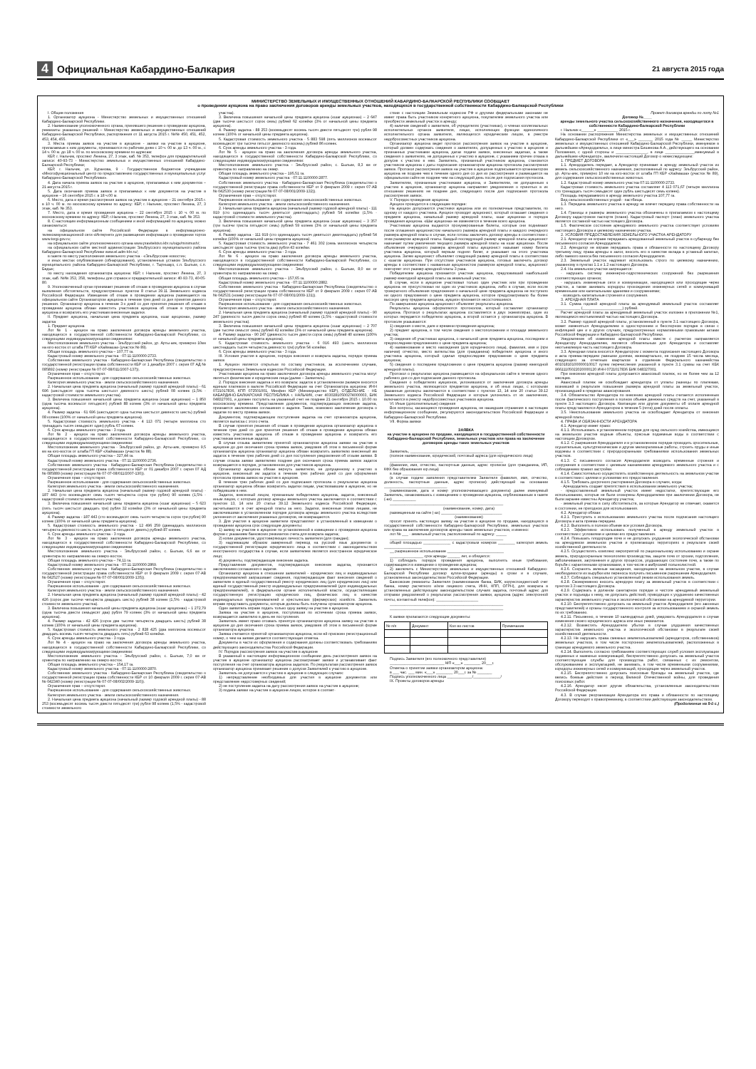4 Официальная Кабардино-Балкария 21 августа 2015 года
МИНИСТЕРСТВО ЗЕМЕЛЬНЫХ И ИМУЩЕСТВЕННЫХ ОТНОШЕНИЙ КАБАРДИНО-БАЛКАРСКОЙ РЕСПУБЛИКИ СООБЩАЕТ
о проведении аукциона на право заключения договоров аренды земельных участков, находящихся в государственной собственности Кабардино-Балкарской Республики
I. Общие положения
1. Организатор аукциона - Министерство земельных и имущественных отношений Кабардино-Балкарской Республики.
2. Наименование уполномоченного органа, принявшего решение о проведении аукциона, реквизиты указанных решений – Министерство земельных и имущественных отношений Кабардино-Балкарской Республики, распоряжения от 11 августа 2015 г. №№ 450, 451, 452, 453, 454, 455.
3. Места приема заявок на участие в аукционе - заявки на участие в аукционе, прилагаемые к ним документы, принимаются по рабочим дням с 10 ч. 00 м. до 13 ч. 00 м., с 14 ч. 00 м. до 18 ч. 00 м. по московскому времени по адресам:
КБР, г. Нальчик, проспект Ленина, 27, 3 этаж, каб. № 353, телефон для предварительной записи: 40-93-73 - Министерство земельных и имущественных отношений Кабардино-Балкарской Республики;
КБР, г. Нальчик, ул. Хуранова, 9 - Государственное бюджетное учреждение «Многофункциональный центр по предоставлению государственных и муниципальных услуг Кабардино-Балкарской Республики».
4. Дата начала приема заявок на участие в аукционе, прилагаемых к ним документов – 21 августа 2015 г.
5. Дата окончания приема заявок и прилагаемых к ним документов на участие в аукционе – 16 сентября 2015 г. в 18 ч.00 м.
6. Место, дата и время рассмотрения заявок на участие в аукционе – 21 сентября 2015 г. в 10 ч. 00 м. по московскому времени по адресу: КБР, г. Нальчик, проспект Ленина, 27, 3 этаж, каб. № 353.
7. Место, дата и время проведения аукциона – 22 сентября 2015 г. 10 ч. 00 м. по московскому времени по адресу: КБР, г.Нальчик, проспект Ленина, 27, 3 этаж, каб. № 353.
8. С настоящим информационным сообщением и иной информацией по аукциону, можно ознакомиться:
на официальном сайте Российской Федерации в информационно-телекоммуникационной сети «Интернет» для размещения информации о проведении торгов www.torgi.gov.ru;
на официальном сайте уполномоченного органа www.pravitelstvo.kbr.ru/oigv/minimush/;
на официальном сайте местной администрации Эльбрусского муниципального района Кабардино-Балкарской Республики www.el.adm-kbr.ru/;
в газете по месту расположения земельного участка - «Эльбрусские новости»;
и иных местах опубликования (обнародования), установленных уставом Эльбрусского муниципального района Кабардино-Балкарской Республики, г. Тырныауз, с.п. Былым, с.п. Бедык;
по месту нахождения организатора аукциона: КБР, г. Нальчик, проспект Ленина, 27, 3 этаж, каб. №№ 353, 358, телефоны для справок и предварительной записи: 40-93-73, 40-05-80.
9. Уполномоченный орган принимает решение об отказе в проведении аукциона в случае выявления обстоятельств, предусмотренных пунктом 8 статьи 39.11 Земельного кодекса Российской Федерации. Извещение об отказе в проведении аукциона размещается на официальном сайте Организатором аукциона в течение трех дней со дня принятия данного решения. Организатор аукциона в течение 3-х дней со дня принятия решения об отказе в проведении аукциона обязан известить участников аукциона об отказе в проведении аукциона и возвратить его участникам внесенные задатки.
II. Предмет аукциона, начальная цена предмета аукциона, «шаг аукциона», размер задатка
1. Предмет аукциона
Лот № 1 - аукцион на право заключения договора аренды земельного участка, находящегося в государственной собственности Кабардино-Балкарской Республики, со следующими индивидуализирующими сведениями:
Местоположение земельного участка - Эльбрусский район, ур. Арты-аяк, примерно 10км на юго-восток от штаба ГП КБР «Хаймаша» (участок № 89).
Общая площадь земельного участка – 107,77 га.
Кадастровый номер земельного участка - 07:11:1100000:2733.
Собственник земельного участка - Кабардино-Балкарская Республика (свидетельство о государственной регистрации права собственности КБР от 1 декабря 2007 г. серия 07 АД № 085892 (номер регистрации № 07-07-08/011/2007-137)).
Ограничения прав – отсутствуют.
Разрешенное использование - для содержания сельскохозяйственных животных.
Категория земельного участка - земли сельскохозяйственного назначения.
2. Начальная цена предмета аукциона (начальный размер годовой арендной платы) - 61 696 (шестьдесят одна тысяча шестьсот девяносто шесть) рублей 08 копеек (1,5% - кадастровой стоимости земельного участка).
3. Величина повышения начальной цены предмета аукциона («шаг аукциона») – 1 850 (одна тысяча восемьсот пятьдесят) рублей 88 копеек (3% от начальной цены предмета аукциона).
4. Размер задатка - 61 696 (шестьдесят одна тысяча шестьсот девяносто шесть) рублей 08 копеек (100% от начальной цены предмета аукциона).
5. Кадастровая стоимость земельного участка - 4 113 071 (четыре миллиона сто тринадцать тысяч семьдесят один) рубль 67 копеек.
6. Срок аренды земельного участка - 3 года.
Лот № 2 - аукцион на право заключения договора аренды земельного участка, находящегося в государственной собственности Кабардино-Балкарской Республики, со следующими индивидуализирующими сведениями:
Местоположение земельного участка - Эльбрусский район, ур. Арты-аяк, примерно 9,5 км на юго-восток от штаба ГП КБР «Хаймаша» (участок № 88).
Общая площадь земельного участка – 327,44 га.
Кадастровый номер земельного участка - 07:11:1100000:2736.
Собственник земельного участка - Кабардино-Балкарская Республика (свидетельство о государственной регистрации права собственности КБР от 01 декабря 2007 г. серия 07 АД № 085889 (номер регистрации № 07-07-08/011/2007-130)).
Ограничения прав – отсутствуют.
Разрешенное использование - для содержания сельскохозяйственных животных.
Категория земельного участка - земли сельскохозяйственного назначения.
2. Начальная цена предмета аукциона (начальный размер годовой арендной платы) - 187 443 (сто восемьдесят семь тысяч четыреста сорок три рубля) 90 копеек (1,5% - кадастровой стоимости земельного участка).
3. Величина повышения начальной цены предмета аукциона («шаг аукциона») – 5 623 (пять тысяч шестьсот двадцать три) рубля 32 копейки (3% от начальной цены предмета аукциона).
4. Размер задатка - 187 443 (сто восемьдесят семь тысяч четыреста сорок три рубля) 90 копеек (100% от начальной цены предмета аукциона).
5. Кадастровая стоимость земельного участка - 12 496 259 (двенадцать миллионов четыреста девяносто шесть тысяч двести пятьдесят девять) рублей 87 копеек.
6. Срок аренды земельного участка - 3 года.
Лот № 3 - аукцион на право заключения договора аренды земельного участка, находящегося в государственной собственности Кабардино-Балкарской Республики, со следующими индивидуализирующими сведениями:
Местоположение земельного участка - Эльбрусский район, с. Былым, 6,6 км от ориентира по направлению на северо-восток.
Общая площадь земельного участка – 74,11 га.
Кадастровый номер земельного участка - 07:11:1100000:2869.
Собственник земельного участка - Кабардино-Балкарская Республика (свидетельство о государственной регистрации права собственности КБР от 9 февраля 2009 г. серия 07-АВ № 042527 (номер регистрации № 07-07-08/001/2009-135)).
Ограничения прав – отсутствуют.
Разрешенное использование - для содержания сельскохозяйственных животных.
Категория земельного участка - земли сельскохозяйственного назначения.
2. Начальная цена предмета аукциона (начальный размер годовой арендной платы) - 42 426 (сорок две тысячи четыреста двадцать шесть) рублей 38 копеек (1,5% - кадастровой стоимости земельного участка).
3. Величина повышения начальной цены предмета аукциона («шаг аукциона») – 1 272,79 (одна тысяча двести семьдесят два) рубля 79 копеек (3% от начальной цены предмета аукциона).
4. Размер задатка - 42 426 (сорок две тысячи четыреста двадцать шесть) рублей 38 копеек (100% от начальной цены предмета аукциона).
5. Кадастровая стоимость земельного участка - 2 828 425 (два миллиона восемьсот двадцать восемь тысяч четыреста двадцать пять) рублей 63 копейки.
6. Срок аренды земельного участка - 3 года.
Лот № 4 - аукцион на право на заключения договора аренды земельного участка, находящегося в государственной собственности Кабардино-Балкарской Республики, со следующими индивидуализирующими сведениями:
Местоположение земельного участка - Эльбрусский район, с. Былым, 7,0 км от ориентира по направлению на северо-восток.
Общая площадь земельного участка – 154,17 га.
Кадастровый номер земельного участка - 07:11:1100000:2870.
Собственник земельного участка - Кабардино-Балкарская Республика (свидетельство о государственной регистрации права собственности КБР от 10 февраля 2009 г. серия 07-АВ № 042340 (номер регистрации № 07-07-08/002/2009-110)).
Ограничения прав – отсутствуют.
Разрешенное использование - для содержания сельскохозяйственных животных.
Категория земельного участка - земли сельскохозяйственного назначения.
2. Начальная цена предмета аукциона (начальный размер годовой арендной платы) - 88 253 (восемьдесят восемь тысяч двести пятьдесят три) рубля 98 копеек (1,5% - кадастровой стоимости земельного
участка).
3. Величина повышения начальной цены предмета аукциона («шаг аукциона») – 2 647 (две тысячи шестьсот сорок семь) рублей 62 копейки (3% от начальной цены предмета аукциона).
4. Размер задатка - 88 253 (восемьдесят восемь тысяч двести пятьдесят три) рубля 98 копеек (100% от начальной цены предмета аукциона).
5. Кадастровая стоимость земельного участка - 5 883 598 (пять миллионов восемьсот восемьдесят три тысячи пятьсот девяносто восемь) рублей 86 копеек.
6. Срок аренды земельного участка - 3 года.
Лот № 5 - аукцион на право на заключения договора аренды земельного участка, находящегося в государственной собственности Кабардино-Балкарской Республики, со следующими индивидуализирующими сведениями:
Местоположение земельного участка - Эльбрусский район, с. Былым, 8,3 км от ориентира по направлению на север.
Общая площадь земельного участка – 195,51 га.
Кадастровый номер земельного участка - 07:11:1100000:2877.
Собственник земельного участка - Кабардино-Балкарская Республика (свидетельство о государственной регистрации права собственности КБР от 9 февраля 2009 г. серия 07-АВ № 042530 (номер регистрации № 07-07-08/001/2009-132)).
Ограничения прав – отсутствуют.
Разрешенное использование - для содержания сельскохозяйственных животных.
Категория земельного участка - земли сельскохозяйственного назначения.
2. Начальная цена предмета аукциона (начальный размер годовой арендной платы) - 111 919 (сто одиннадцать тысяч девятьсот девятнадцать) рублей 54 копейки (1,5% - кадастровой стоимости земельного участка).
3. Величина повышения начальной цены предмета аукциона («шаг аукциона») – 3 357 (три тысячи триста пятьдесят семь) рублей 59 копеек (3% от начальной цены предмета аукциона).
4. Размер задатка - 111 919 (сто одиннадцать тысяч девятьсот девятнадцать) рублей 54 копейки (100% от начальной цены предмета аукциона).
5. Кадастровая стоимость земельного участка - 7 461 302 (семь миллионов четыреста шестьдесят одна тысяча триста два) рубля 43 копейки.
6. Срок аренды земельного участка - 3 года.
Лот № 6 - аукцион на право заключения договора аренды земельного участка, находящегося в государственной собственности Кабардино-Балкарской Республики, со следующими индивидуализирующими сведениями:
Местоположение земельного участка - Эльбрусский район, с. Былым, 8,0 км от ориентира по направлению на север.
Общая площадь земельного участка – 157,65 га.
Кадастровый номер земельного участка - 07:11:1100000:2882.
Собственник земельного участка - Кабардино-Балкарская Республика (свидетельство о государственной регистрации права собственности КБР от 9 февраля 2009 г. серия 07-АВ № 042531 (номер регистрации № 07-07-08/001/2009-131)).
Ограничения прав – отсутствуют.
Разрешенное использование - для содержания сельскохозяйственных животных.
Категория земельного участка - земли сельскохозяйственного назначения.
2. Начальная цена предмета аукциона (начальный размер годовой арендной платы) - 90 247 (девяносто тысяч двести сорок семь) рублей 40 копеек (1,5% - кадастровой стоимости земельного участка).
3. Величина повышения начальной цены предмета аукциона («шаг аукциона») – 2 707 (две тысячи семьсот семь) рублей 42 копейки (3% от начальной цены предмета аукциона).
4. Размер задатка - 90 247 (девяносто тысяч двести сорок семь) рублей 40 копеек (100% от начальной цены предмета аукциона).
5. Кадастровая стоимость земельного участка - 6 016 493 (шесть миллионов шестнадцать тысяч четыреста девяносто три) рубля 54 копейки.
6. Срок аренды земельного участка - 3 года.
III. Условия участия в аукционе, порядок внесения и возврата задатка, порядок приема заявок
1. Аукцион является открытым по составу участников, за исключением случаев, предусмотренных Земельным кодексом Российской Федерации.
Участниками аукциона на право заключения договора аренды земельного участка могут являться физические и юридические лица (далее – Заявитель).
2. Порядок внесения задатка и его возврата: задаток в установленном размере вносится единым платежом в валюте Российской Федерации на счет Организатора аукциона: ИНН 0721017836, КПП 072501001, Минфин КБР (Минимущество КБР), ОТДЕЛЕНИЕ - НБ КАБАРДИНО-БАЛКАРСКАЯ РЕСПУБЛИКА г. НАЛЬЧИК, счет 40302810500274000003, БИК 048327001, и должен поступить на указанный счет не позднее 21 сентября 2015 г. 10.00 по московскому времени. Представление документов, подтверждающих внесение задатка, признается заключением соглашения о задатке. Также, возможно заключение договора о задатке по месту приема заявок.
Документом, подтверждающим поступление задатка на счет организатора аукциона, является выписка с этого счета.
В случае принятия решения об отказе в проведении аукциона организатор аукциона в течение трех дней со дня принятия решения об отказе в проведении аукциона обязан известить участников аукциона об отказе в проведении аукциона и возвратить его участникам внесенные задатки.
В случае отзыва заявителем принятой организатором аукциона заявки на участие в аукционе до дня окончания срока приема заявок, уведомив об этом в письменной форме организатора аукциона организатор аукциона обязан возвратить заявителю внесенный им задаток в течение трех рабочих дней со дня поступления уведомления об отзыве заявки. В случае отзыва заявки заявителем позднее дня окончания срока приема заявок задаток возвращается в порядке, установленном для участников аукциона.
Организатор аукциона обязан вернуть заявителю, не допущенному к участию в аукционе, внесенный им задаток в течение трех рабочих дней со дня оформления протокола приема заявок на участие в аукционе.
В течение трех рабочих дней со дня подписания протокола о результатах аукциона организатор аукциона обязан возвратить задатки лицам, участвовавшим в аукционе, но не победившим в нем.
Задаток, внесенный лицом, признанным победителем аукциона, задаток, внесенный иным лицом, с которым договор аренды земельного участка заключается в соответствии с пунктом 13, 14 или 20 статьи 39.12 Земельного кодекса Российской Федерации, засчитываются в счет арендной платы за него. Задатки, внесенные этими лицами, не заключившими в установленном порядке договора аренды земельного участка вследствие уклонения от заключения указанных договоров, не возвращаются.
3. Для участия в аукционе заявители представляют в установленный в извещении о проведении аукциона срок следующие документы:
1) заявку на участие в аукционе по установленной в извещении о проведении аукциона форме с указанием банковских реквизитов счета для возврата задатка;
2) копии документов, удостоверяющих личность заявителя (для граждан);
3) надлежащим образом заверенный перевод на русский язык документов о государственной регистрации юридического лица в соответствии с законодательством иностранного государства в случае, если заявителем является иностранное юридическое лицо;
4) документы, подтверждающие внесение задатка.
Представление документов, подтверждающих внесение задатка, признается заключением соглашения о задатке.
Организатор аукциона в отношении заявителей - юридических лиц и индивидуальных предпринимателей запрашивает сведения, подтверждающие факт внесения сведений о заявителе в единый государственный реестр юридических лиц (для юридических лиц) или единый государственный реестр индивидуальных предпринимателей (для индивидуальных предпринимателей), в федеральном органе исполнительной власти, осуществляющем государственную регистрацию юридических лиц, физических лиц в качестве индивидуальных предпринимателей и крестьянских (фермерских) хозяйств. Заявитель вправе представить документы, которые должны быть получены организатором аукциона.
Один заявитель вправе подать только одну заявку на участие в аукционе.
Заявка на участие в аукционе, поступившая по истечении срока приема заявок, возвращается заявителю в день ее поступления.
Заявитель имеет право отозвать принятую организатором аукциона заявку на участие в аукционе до дня окончания срока приема заявок, уведомив об этом в письменной форме организатора аукциона.
Заявка считается принятой организатором аукциона, если ей присвоен регистрационный номер, о чем на заявке делается соответствующая отметка.
Документы в части их оформления и содержания должны соответствовать требованиям действующего законодательства Российской Федерации.
IV. Порядок рассмотрения заявок на участие в аукционе
В указанный в настоящем информационном сообщении день рассмотрения заявок на участие в аукционе организатор аукциона рассматривает заявки и устанавливает факт поступления на счет организатора аукциона задатков. По результатам рассмотрения заявок организатор аукциона принимает решение о допуске Заявителей к участию в аукционе.
Заявитель не допускается к участию в аукционе в следующих случаях:
1) непредставление необходимых для участия в аукционе документов или представление недостоверных сведений;
2) не поступление задатка на дату рассмотрения заявок на участие в аукционе;
3) подача заявки на участие в аукционе лицом, которое в соответ-
ствии с настоящим Земельным кодексом РФ и другими федеральными законами не имеет права быть участником конкретного аукциона, покупателем земельного участка или приобрести земельный участок в аренду;
4) наличие сведений о заявителе, об учредителях (участниках), о членах коллегиальных исполнительных органов заявителя, лицах, исполняющих функции единоличного исполнительного органа заявителя, являющегося юридическим лицом, в реестре недобросовестных участников аукциона.
Организатор аукциона ведет протокол рассмотрения заявок на участие в аукционе, который должен содержать сведения о заявителях, допущенных к участию в аукционе и признанных участниками аукциона, датах подачи заявок, внесенных задатках, а также сведения о заявителях, не допущенных к участию в аукционе, с указанием причин отказа в допуске к участию в нем. Заявитель, признанный участником аукциона, становится участником аукциона с даты подписания организатором аукциона протокола рассмотрения заявок. Протокол рассмотрения заявок на участие в аукционе подписывается организатором аукциона не позднее чем в течение одного дня со дня их рассмотрения и размещается на официальном сайте не позднее чем на следующий день после дня подписания протокола.
Заявителям, признанным участниками аукциона, и Заявителям, не допущенным к участию в аукционе, организатор аукциона направляет уведомления о принятых в их отношении решениях не позднее дня, следующего после дня подписания протокола рассмотрения заявок.
V. Порядок проведения аукциона:
Аукцион проводится в следующем порядке:
На аукцион допускаются участники аукциона или их полномочные представители, по одному от каждого участника. Аукцион проводит аукционист, который оглашает сведения о предмете аукциона, начальный размер арендной платы, «шаг аукциона» и порядок проведения аукциона. «Шаг аукциона» не изменяется в течение всего аукциона.
Участникам аукциона выдаются пронумерованные билеты, которые они поднимают после оглашения аукционистом начального размера арендной платы и каждого очередного размера арендной платы в случае, если готовы заключить договор аренды в соответствии с этим размером арендной платы. Каждый последующий размер арендной платы аукционист назначает путем увеличения текущего размера арендной платы на «шаг аукциона». После объявления очередного размера арендной платы аукционист называет номер билета участника аукциона, который первым поднял билет, и указывает на этого участника аукциона. Затем аукционист объявляет следующий размер арендной платы в соответствии с «шагом аукциона». При отсутствии участников аукциона, готовых заключить договор аренды в соответствии с названным аукционистом размером арендной платы, аукционист повторяет этот размер арендной платы 3 раза.
Победителем аукциона признается участник аукциона, предложивший наибольший размер ежегодной арендной платы за земельный участок.
В случае, если в аукционе участвовал только один участник или при проведении аукциона не присутствовал ни один из участников аукциона, либо в случае, если после троекратного объявления предложения о начальной цене предмета аукциона не поступило ни одного предложения о цене предмета аукциона, которое предусматривало бы более высокую цену предмета аукциона, аукцион признается несостоявшимся.
По завершении аукциона аукционист объявляет результаты аукциона.
Результаты аукциона оформляются протоколом, который составляет организатор аукциона. Протокол о результатах аукциона составляется в двух экземплярах, один из которых передается победителю аукциона, а второй остается у организатора аукциона. В протоколе указываются:
1) сведения о месте, дате и времени проведения аукциона;
2) предмет аукциона, в том числе сведения о местоположении и площади земельного участка;
3) сведения об участниках аукциона, о начальной цене предмета аукциона, последнем и предпоследнем предложениях о цене предмета аукциона;
4) наименование и место нахождения (для юридического лица), фамилия, имя и (при наличии) отчество, место жительства (для гражданина) победителя аукциона и иного участника аукциона, который сделал предпоследнее предложение о цене предмета аукциона;
5) сведения о последнем предложении о цене предмета аукциона (размер ежегодной арендной платы).
Протокол о результатах аукциона размещается на официальном сайте в течение одного рабочего дня со дня подписания данного протокола.
Сведения о победителях аукционов, уклонившихся от заключения договора аренды земельного участка, являющегося предметом аукциона, и об иных лицах, с которыми указанные договоры заключаются в соответствии с пунктом 13, 14 или 20 статьи 39.12 Земельного кодекса Российской Федерации и которые уклонились от их заключения, включаются в реестр недобросовестных участников аукциона.
VI. Иные (дополнительные) сведения
Все вопросы, касающиеся проведения аукциона, не нашедшие отражения в настоящем информационном сообщении, регулируются законодательством Российской Федерации и Кабардино-Балкарской Республики.
VII. Форма заявки
ЗАЯВКА
на участие в аукционе по продаже, находящихся в государственной собственности Кабардино-Балкарской Республики, земельных участков или права на заключение договоров аренды таких земельных участков
Заявитель, ____________________________________________
(полное наименование, юридический, почтовый адреса (для юридического лица)
______________________________________________________
(фамилия, имя, отчество, паспортные данные, адрес прописки (для гражданина, ИП, КФХ без образования юр.лица)
в лице ________________________________________________
(в случае подачи заявления представителем Заявителя фамилия, имя, отчество, должность, паспортные данные, адрес прописки) действующий на основании ______________________________
(наименование, дата и номер уполномочивающего документа) далее именуемый Заявитель, ознакомившись с извещением о проведении аукциона, опубликованным в газете (-ах) ___________
______________________________________________________
(наименование, номер, дата)
размещенным на сайте (-ах) _____________________________
(наименование)
просит принять настоящую заявку на участие в аукционе по продаже, находящихся в государственной собственности Кабардино-Балкарской Республики, земельных участков или права на заключение договоров аренды таких земельных участков, и именно:
лот № ___ - земельный участок, расположенный по адресу: _____
______________________________________________________
общей площадью _____________ с кадастровым номером ________ категория земель __________________
__ разрешенное использование ___________________________
________________ срок аренды ______ лет, и обязуется:
1) соблюдать порядок проведения аукциона, выполнять иные требования, содержащиеся в извещении о проведении аукциона;
2) заключить с Министерством земельных и имущественных отношений Кабардино-Балкарской Республики договор купли-продажи (аренды) в сроки и в случаях, установленных законодательством Российской Федерации.
Банковские реквизиты Заявителя (наименование банка, БИК, корреспондентский счет банка, номер расчетного и/или лицевого счета, ИНН, КПП, ОГРН), для возврата в установленных действующим законодательством случаях задатка, почтовый адрес для отправки уведомлений о результатах рассмотрения заявки, аукциона (адрес электронной почты, контактный телефон): ____________________
______________________________________________________
______________________________________________________
К заявке прилагаются следующие документы:
| № п/п | Документ | Кол-во листов | Примечание |
| --- | --- | --- | --- |
Подпись Заявителя (его полномочного представителя)
__________________________ МП «___» ________ 20___г.
Отметка о принятии заявки организатором аукциона:
в ___ час. ___ мин. «___» ________ 20___г. за № _______
Подпись уполномоченного лица ____________/_____________/
IX. Проекты договоров аренды
Проект договора аренды по лоту №1
Договор №____
аренды земельного участка сельскохозяйственного назначения, находящегося в собственности Кабардино-Балкарской Республики
г. Нальчик «______» __________ 2015 г.
На основании распоряжения Министерства земельных и имущественных отношений Кабардино-Балкарской Республики от «___» _______ 2015 года № _____ Министерство земельных и имущественных отношений Кабардино-Балкарской Республики, именуемое в дальнейшем «Арендодатель», в лице министра Бишенова А.А., действующего на основании Положения, с одной стороны и _______________, в лице ______________именуемый в дальнейшем «Арендатор», заключили настоящий Договор о нижеследующем:
1. ПРЕДМЕТ ДОГОВОРА
1.1. Арендодатель передает, а Арендатор принимает в аренду земельный участок из земель сельскохозяйственного назначения, расположенный по адресу: Эльбрусский район, ур. Арты-аяк, примерно 10 км на юго-восток от штаба ГП КБР «Хаймаша» (участок № 89), для содержания сельскохозяйственных животных.
1.2. Кадастровый номер земельного участка 07:11:1100000:2733.
Кадастровая стоимость земельного участка составляет 4 113 071,67 (четыре миллиона сто тринадцать тысяч семьдесят один рубль шестьдесят семь копеек).
Площадь передаваемого в аренду земельного участка 107,77 га.
Вид сельскохозяйственных угодий - пастбища.
1.3. Передача земельного участка в аренду не влечет передачу права собственности на него.
1.4. Границы и размеры земельного участка обозначены в прилагаемом к настоящему Договору кадастровом паспорте (плане). Кадастровый паспорт (план) земельного участка является составной частью настоящего Договора.
1.5. Фактическое состояние арендуемого земельного участка соответствует условиям настоящего Договора и целевому назначению участка.
2. УСЛОВИЯ ПРЕДОСТАВЛЕНИЯ ЗЕМЕЛЬНОГО УЧАСТКА АРЕНДАТОРУ
2.1. Арендатор не вправе передавать арендованный земельный участок в субаренду без письменного согласия Арендодателя.
2.2. Арендатор не вправе передавать права и обязанности по настоящему Договору третьему лицу, права аренды в залог, вносить его в качестве вклада в уставный капитал, либо паевого взноса без письменного согласия Арендодателя.
2.3. Земельный участок надлежит использовать строго по целевому назначению, указанному в пунктах 1.1 и 1.2 настоящего Договора.
2.4. На земельном участке запрещается:
- нарушать систему инженерно-гидротехнических сооружений без разрешения соответствующих органов;
- нарушать инженерные сети и коммуникации, находящиеся или проходящие через участок, а также занимать коридоры прохождения инженерных сетей и коммуникаций временными или капитальными зданиями и сооружениями;
- возводить капитальные строения и сооружения.
3. АРЕНДНАЯ ПЛАТА
3.1. Сумма годовой арендной платы за арендуемый земельный участок составляет ____________ (___________________) рублей.
Расчет арендной платы за арендуемый земельный участок изложен в приложении №1, являющемся неотъемлемой частью настоящего Договора.
3.2. Размер годовой арендной платы, установленный в пункте 3.1 настоящего Договора, может изменяться Арендодателем в одностороннем и бесспорном порядке в связи с инфляцией цен и в других случаях, предусмотренных нормативными правовыми актами Российской Федерации и Кабардино-Балкарской Республики.
Уведомление об изменении арендной платы вместе с расчетом направляется Арендатору Арендодателем, является обязательным для Арендатора и составляет неотъемлемую часть настоящего Договора.
3.3. Арендная плата вносится Арендатором с момента подписания настоящего Договора и акта приема-передачи равными долями, ежеквартально, не позднее 15 числа месяца, следующего за отчетным кварталом в отделение Федерального казначейства 40101810100000010017 путем перечисления указанной в пункте 3.1 суммы на счет КБК 96611105022020000120 ИНН 0721017836 БИК 048327001.
При внесении арендной платы допускается авансовый платеж, но не более чем за 12 месяцев.
Авансовый платеж не освобождает арендатора от уплаты разницы по платежам, возникшей в результате повышения размера арендной платы за земельный участок, произошедшей в пределах авансирования.
3.4. Обязательство Арендатора по внесению арендной платы считается исполненным после фактического поступления в полном объеме денежных средств на счет, указанный в пункте 3.3 настоящего Договора. Квитанции или другие документы об оплате арендной платы представляются Арендатором в течение 5 (пяти) дней после оплаты.
3.5. Неиспользование земельного участка не освобождает Арендатора от внесения арендной платы.
4. ПРАВА И ОБЯЗАННОСТИ АРЕНДАТОРА
4.1. Арендатор имеет право:
4.1.1. Использовать в установленном порядке для нужд сельского хозяйства, имеющиеся на земельном участке водные объекты, пресные подземные воды в соответствии с настоящим Договором.
4.1.2. С разрешения Арендодателя и в установленном порядке проводить оросительные, осушительные, культуртехнические и другие мелиоративные работы, строить пруды и иные водоемы в соответствии с природоохранными требованиями использования земельных участков.
4.1.3. С письменного согласия Арендодателя возводить временные строения и сооружения в соответствии с целевым назначением арендуемого земельного участка и с соблюдением правил застройки.
4.1.4. Самостоятельно осуществлять хозяйственную деятельность на земельном участке в соответствии с целями и условиями его предоставления.
4.1.5. Требовать досрочного расторжения Договора в случаях, когда:
- Арендодатель создает препятствия в использовании земельного участка;
- предоставленный земельный участок имеет недостатки, препятствующие его использованию, которые не были оговорены Арендодателем при заключении Договора, не были заранее известны Арендатору участка;
- земельный участок в силу обстоятельств, за которые Арендатор не отвечает, окажется в состоянии, не пригодном для использования.
4.2. Арендатор обязан:
4.2.1. Приступить к использованию земельного участка после подписания настоящего Договора и акта приема-передачи.
4.2.2. Выполнять в полном объеме все условия Договора.
4.2.3. Эффективно использовать полученный в аренду земельный участок в соответствии с условиями и целями его предоставления.
4.2.4. Повышать плодородие почв и не допускать ухудшения экологической обстановки на арендуемом земельном участке и прилегающих территориях в результате своей хозяйственной деятельности.
4.2.5. Осуществлять комплекс мероприятий по рациональному использованию и охране земель, природоохранным технологиям производства, защите почв от эрозии, подтопления, заболачивания, загрязнения и других процессов, ухудшающих состояние почв, а также по борьбе с карантинными организмами, в том числе и амброзией полынолистной.
4.2.6. Сохранять зеленые насаждения, находящиеся на земельном участке, в случае необходимости их вырубки или переноса получить письменное разрешение Арендодателя.
4.2.7. Соблюдать специально установленный режим использования земель.
4.2.8. Своевременно вносить арендную плату за земельный участок в соответствии с пунктом 3.3 настоящего Договора.
4.2.9. Содержать в должном санитарном порядке и чистоте арендуемый земельный участок и подъезды к нему, не допускать действий, приводящих к ухудшению качественных характеристик земельного участка и экологической обстановки на арендуемой территории.
4.2.10. Беспрепятственно допускать на земельный участок Арендодателя (его законных представителей) и органы государственного контроля за использованием и охраной земель по их требованию.
4.2.11. Письменно, в течение 10 календарных дней, уведомить Арендодателя в случае изменения своего юридического адреса или иных реквизитов.
4.2.12. Возместить Арендодателю убытки в случае ухудшения качественных характеристик земельного участка и экологической обстановки в результате своей хозяйственной деятельности.
4.2.13. Не нарушать права смежных землепользователей (арендаторов, собственников) земельных участков, в том числе посторонних землепользователей, расположенных в границах арендуемого земельного участка.
4.2.14. Выполнять согласно требованиям соответствующих служб условия эксплуатации подземных и наземных коммуникаций, беспрепятственно допускать на земельный участок соответствующие службы для производства работ, связанных с их ремонтом, обслуживанием и эксплуатацией, не занимать, в том числе временными сооружениями, коридоры инженерных сетей и коммуникаций, проходящие через земельный участок.
4.2.15. Беспрепятственно допускать поисковые бригады на земельный участок, где велись боевые действия в период Великой Отечественной войны, для проведения поисковых работ.
4.2.16. Арендатор несет другие обязательства, установленные законодательством Российской Федерации.
4.3. В случае реорганизации Арендатора его права и обязанности по настоящему Договору переходят к правопреемнику, в соответствии действующим законодательством.
(Продолжение на 5-й с.)